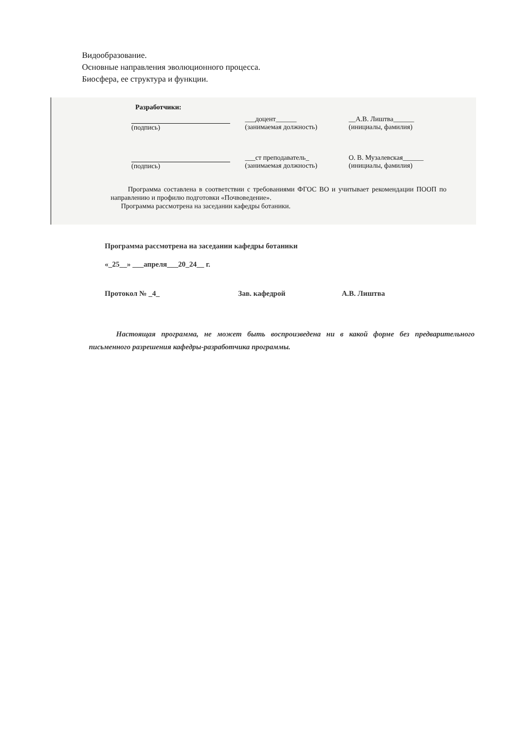Видообразование.
Основные направления эволюционного процесса.
Биосфера, ее структура и функции.
Разработчики:
(подпись) ___доцент______
(занимаемая должность)
__А.В. Лиштва______
(инициалы, фамилия)
(подпись) ___ст преподаватель_
(занимаемая должность)
О. В. Музалевская______
(инициалы, фамилия)
Программа составлена в соответствии с требованиями ФГОС ВО и учитывает рекомендации ПООП по направлению и профилю подготовки «Почвоведение».
Программа рассмотрена на заседании кафедры ботаники.
Программа рассмотрена на заседании кафедры ботаники
«_25__» ___апреля___20_24__ г.
Протокол № _4_ Зав. кафедрой А.В. Лиштва
Настоящая программа, не может быть воспроизведена ни в какой форме без предварительного письменного разрешения кафедры-разработчика программы.